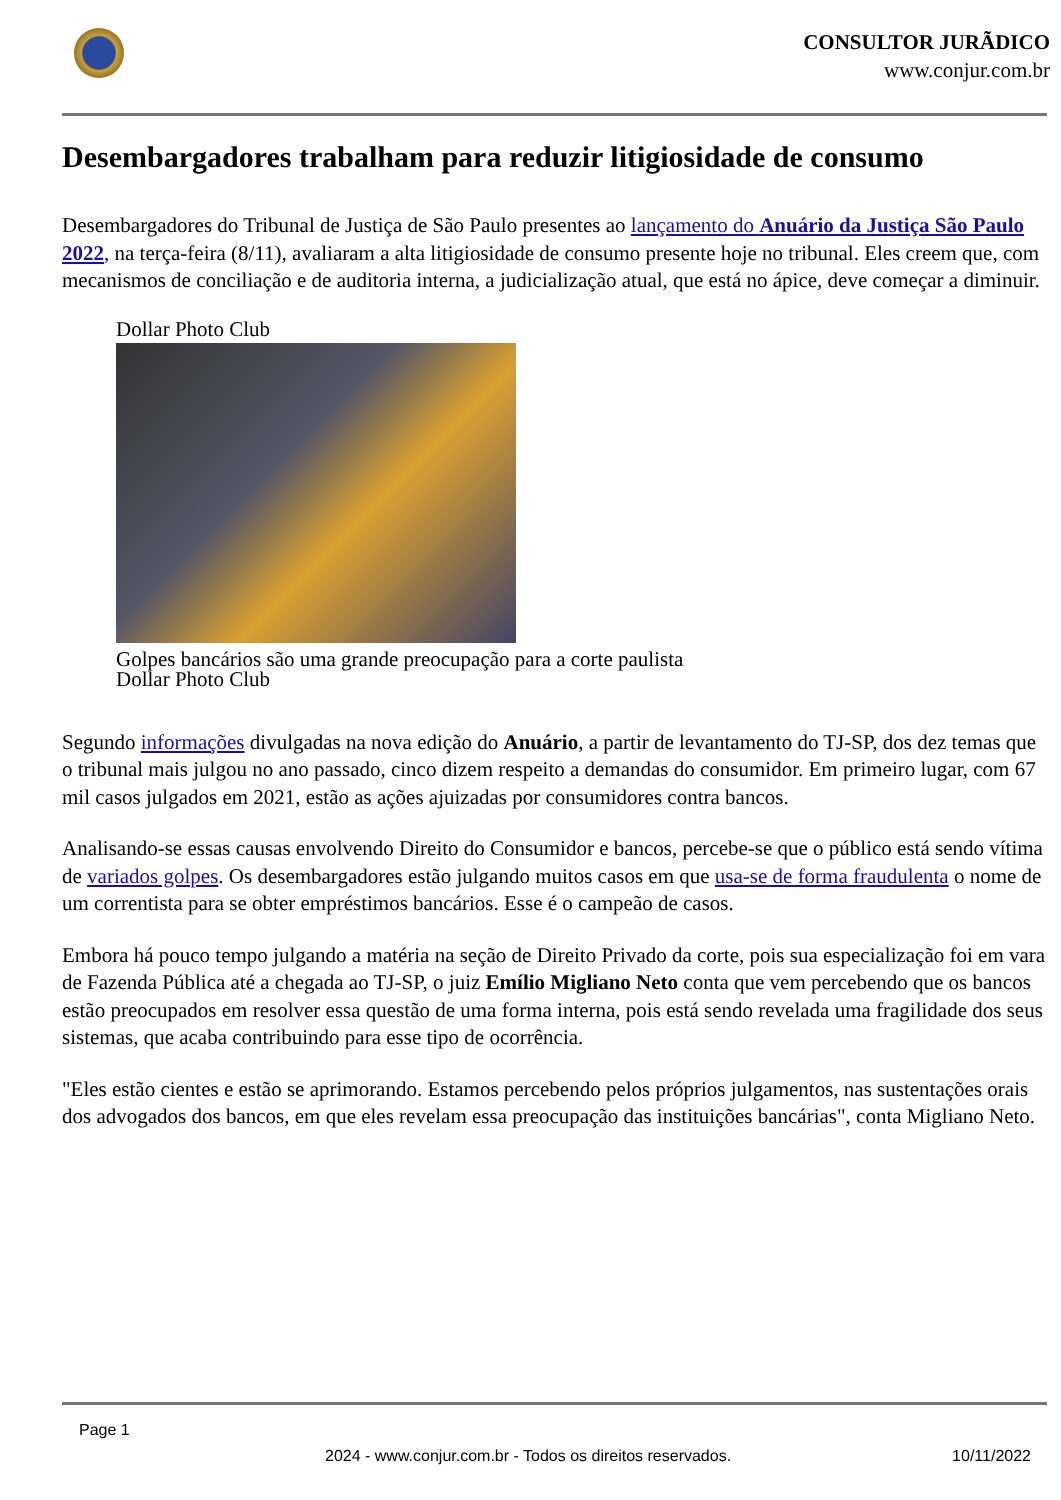CONSULTOR JURÃDICO
www.conjur.com.br
Desembargadores trabalham para reduzir litigiosidade de consumo
Desembargadores do Tribunal de Justiça de São Paulo presentes ao lançamento do Anuário da Justiça São Paulo 2022, na terça-feira (8/11), avaliaram a alta litigiosidade de consumo presente hoje no tribunal. Eles creem que, com mecanismos de conciliação e de auditoria interna, a judicialização atual, que está no ápice, deve começar a diminuir.
Dollar Photo Club
Golpes bancários são uma grande preocupação para a corte paulista
Dollar Photo Club
Segundo informações divulgadas na nova edição do Anuário, a partir de levantamento do TJ-SP, dos dez temas que o tribunal mais julgou no ano passado, cinco dizem respeito a demandas do consumidor. Em primeiro lugar, com 67 mil casos julgados em 2021, estão as ações ajuizadas por consumidores contra bancos.
Analisando-se essas causas envolvendo Direito do Consumidor e bancos, percebe-se que o público está sendo vítima de variados golpes. Os desembargadores estão julgando muitos casos em que usa-se de forma fraudulenta o nome de um correntista para se obter empréstimos bancários. Esse é o campeão de casos.
Embora há pouco tempo julgando a matéria na seção de Direito Privado da corte, pois sua especialização foi em vara de Fazenda Pública até a chegada ao TJ-SP, o juiz Emílio Migliano Neto conta que vem percebendo que os bancos estão preocupados em resolver essa questão de uma forma interna, pois está sendo revelada uma fragilidade dos seus sistemas, que acaba contribuindo para esse tipo de ocorrência.
"Eles estão cientes e estão se aprimorando. Estamos percebendo pelos próprios julgamentos, nas sustentações orais dos advogados dos bancos, em que eles revelam essa preocupação das instituições bancárias", conta Migliano Neto.
Page 1
2024 - www.conjur.com.br - Todos os direitos reservados. 10/11/2022